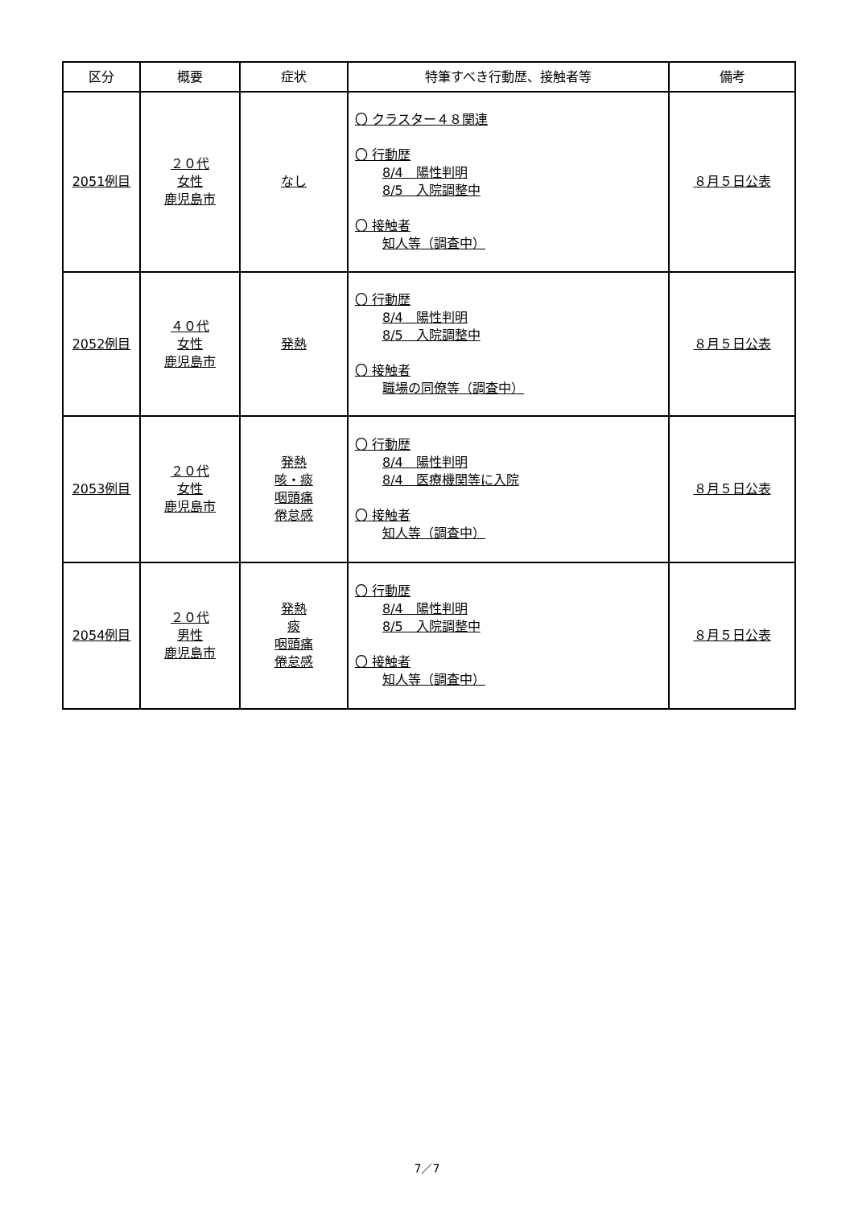| 区分 | 概要 | 症状 | 特筆すべき行動歴、接触者等 | 備考 |
| --- | --- | --- | --- | --- |
| 2051例目 | ２０代 女性 鹿児島市 | なし | 〇 クラスター４８関連 〇 行動歴 8/4 陽性判明 8/5 入院調整中 〇 接触者 知人等（調査中） | ８月５日公表 |
| 2052例目 | ４０代 女性 鹿児島市 | 発熱 | 〇 行動歴 8/4 陽性判明 8/5 入院調整中 〇 接触者 職場の同僚等（調査中） | ８月５日公表 |
| 2053例目 | ２０代 女性 鹿児島市 | 発熱 咳・痰 咽頭痛 倦怠感 | 〇 行動歴 8/4 陽性判明 8/4 医療機関等に入院 〇 接触者 知人等（調査中） | ８月５日公表 |
| 2054例目 | ２０代 男性 鹿児島市 | 発熱 痰 咽頭痛 倦怠感 | 〇 行動歴 8/4 陽性判明 8/5 入院調整中 〇 接触者 知人等（調査中） | ８月５日公表 |
7／7